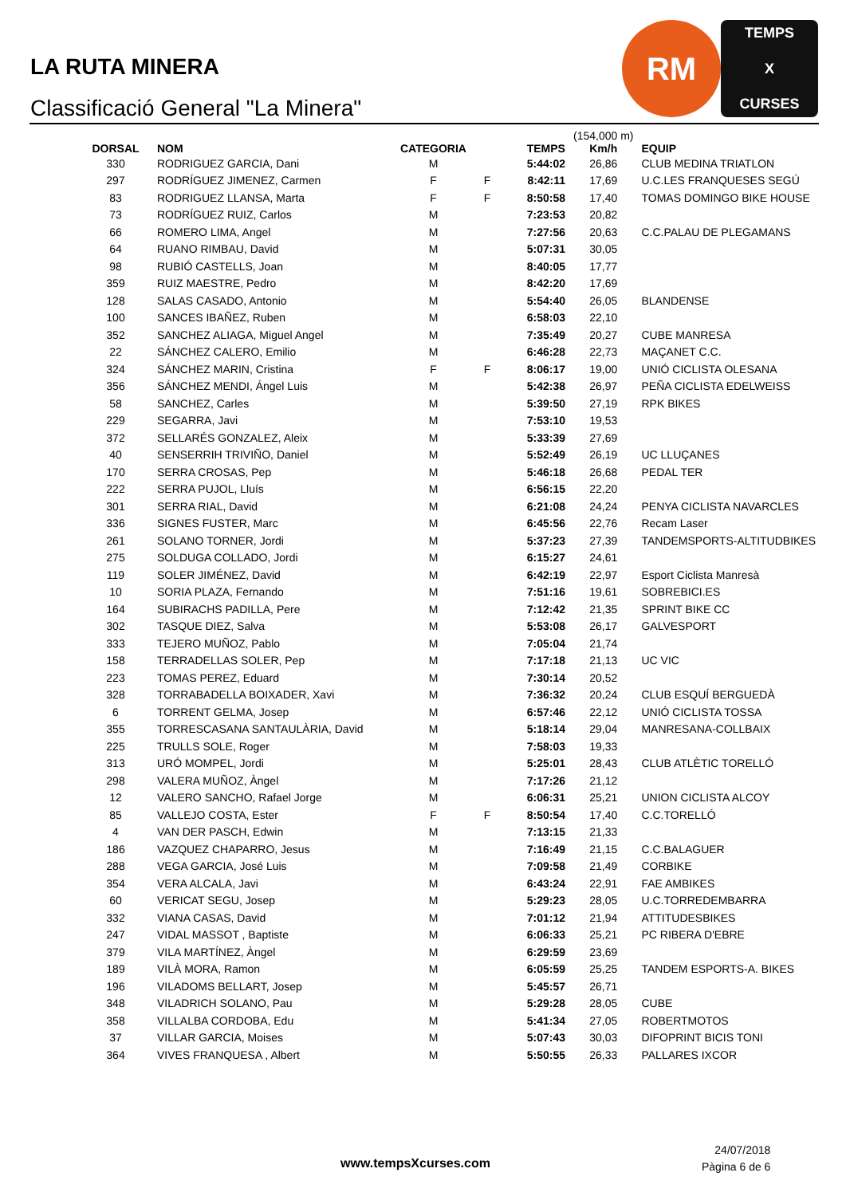LA RUTA MINERA
Classificació General "La Minera"
RM
TEMPS
X
CURSES
| DORSAL | NOM | CATEGORIA | | TEMPS | (154,000 m) Km/h | EQUIP |
| --- | --- | --- | --- | --- | --- | --- |
| 330 | RODRIGUEZ GARCIA, Dani | M | | 5:44:02 | 26,86 | CLUB MEDINA TRIATLON |
| 297 | RODRÍGUEZ JIMENEZ, Carmen | F | F | 8:42:11 | 17,69 | U.C.LES FRANQUESES SEGÚ |
| 83 | RODRIGUEZ LLANSA, Marta | F | F | 8:50:58 | 17,40 | TOMAS DOMINGO BIKE HOUSE |
| 73 | RODRÍGUEZ RUIZ, Carlos | M | | 7:23:53 | 20,82 | |
| 66 | ROMERO LIMA, Angel | M | | 7:27:56 | 20,63 | C.C.PALAU DE PLEGAMANS |
| 64 | RUANO RIMBAU, David | M | | 5:07:31 | 30,05 | |
| 98 | RUBIÓ CASTELLS, Joan | M | | 8:40:05 | 17,77 | |
| 359 | RUIZ MAESTRE, Pedro | M | | 8:42:20 | 17,69 | |
| 128 | SALAS CASADO, Antonio | M | | 5:54:40 | 26,05 | BLANDENSE |
| 100 | SANCES IBAÑEZ, Ruben | M | | 6:58:03 | 22,10 | |
| 352 | SANCHEZ ALIAGA, Miguel Angel | M | | 7:35:49 | 20,27 | CUBE MANRESA |
| 22 | SÁNCHEZ CALERO, Emilio | M | | 6:46:28 | 22,73 | MAÇANET C.C. |
| 324 | SÁNCHEZ MARIN, Cristina | F | F | 8:06:17 | 19,00 | UNIÓ CICLISTA OLESANA |
| 356 | SÁNCHEZ MENDI, Ángel Luis | M | | 5:42:38 | 26,97 | PEÑA CICLISTA EDELWEISS |
| 58 | SANCHEZ, Carles | M | | 5:39:50 | 27,19 | RPK BIKES |
| 229 | SEGARRA, Javi | M | | 7:53:10 | 19,53 | |
| 372 | SELLARÉS GONZALEZ, Aleix | M | | 5:33:39 | 27,69 | |
| 40 | SENSERRIH TRIVIÑO, Daniel | M | | 5:52:49 | 26,19 | UC LLUÇANES |
| 170 | SERRA CROSAS, Pep | M | | 5:46:18 | 26,68 | PEDAL TER |
| 222 | SERRA PUJOL, Lluís | M | | 6:56:15 | 22,20 | |
| 301 | SERRA RIAL, David | M | | 6:21:08 | 24,24 | PENYA CICLISTA NAVARCLES |
| 336 | SIGNES FUSTER, Marc | M | | 6:45:56 | 22,76 | Recam Laser |
| 261 | SOLANO TORNER, Jordi | M | | 5:37:23 | 27,39 | TANDEMSPORTS-ALTITUDBIKES |
| 275 | SOLDUGA COLLADO, Jordi | M | | 6:15:27 | 24,61 | |
| 119 | SOLER JIMÉNEZ, David | M | | 6:42:19 | 22,97 | Esport Ciclista Manresà |
| 10 | SORIA PLAZA, Fernando | M | | 7:51:16 | 19,61 | SOBREBICI.ES |
| 164 | SUBIRACHS PADILLA, Pere | M | | 7:12:42 | 21,35 | SPRINT BIKE CC |
| 302 | TASQUE DIEZ, Salva | M | | 5:53:08 | 26,17 | GALVESPORT |
| 333 | TEJERO MUÑOZ, Pablo | M | | 7:05:04 | 21,74 | |
| 158 | TERRADELLAS SOLER, Pep | M | | 7:17:18 | 21,13 | UC VIC |
| 223 | TOMAS PEREZ, Eduard | M | | 7:30:14 | 20,52 | |
| 328 | TORRABADELLA BOIXADER, Xavi | M | | 7:36:32 | 20,24 | CLUB ESQUÍ BERGUEDÀ |
| 6 | TORRENT GELMA, Josep | M | | 6:57:46 | 22,12 | UNIÓ CICLISTA TOSSA |
| 355 | TORRESCASANA SANTAULÀRIA, David | M | | 5:18:14 | 29,04 | MANRESANA-COLLBAIX |
| 225 | TRULLS SOLE, Roger | M | | 7:58:03 | 19,33 | |
| 313 | URÓ MOMPEL, Jordi | M | | 5:25:01 | 28,43 | CLUB ATLÈTIC TORELLÓ |
| 298 | VALERA MUÑOZ, Àngel | M | | 7:17:26 | 21,12 | |
| 12 | VALERO SANCHO, Rafael Jorge | M | | 6:06:31 | 25,21 | UNION CICLISTA ALCOY |
| 85 | VALLEJO COSTA, Ester | F | F | 8:50:54 | 17,40 | C.C.TORELLÓ |
| 4 | VAN DER PASCH, Edwin | M | | 7:13:15 | 21,33 | |
| 186 | VAZQUEZ CHAPARRO, Jesus | M | | 7:16:49 | 21,15 | C.C.BALAGUER |
| 288 | VEGA GARCIA, José Luis | M | | 7:09:58 | 21,49 | CORBIKE |
| 354 | VERA ALCALA, Javi | M | | 6:43:24 | 22,91 | FAE AMBIKES |
| 60 | VERICAT SEGU, Josep | M | | 5:29:23 | 28,05 | U.C.TORREDEMBARRA |
| 332 | VIANA CASAS, David | M | | 7:01:12 | 21,94 | ATTITUDESBIKES |
| 247 | VIDAL MASSOT , Baptiste | M | | 6:06:33 | 25,21 | PC RIBERA D'EBRE |
| 379 | VILA MARTÍNEZ, Àngel | M | | 6:29:59 | 23,69 | |
| 189 | VILÀ MORA, Ramon | M | | 6:05:59 | 25,25 | TANDEM ESPORTS-A. BIKES |
| 196 | VILADOMS BELLART, Josep | M | | 5:45:57 | 26,71 | |
| 348 | VILADRICH SOLANO, Pau | M | | 5:29:28 | 28,05 | CUBE |
| 358 | VILLALBA CORDOBA, Edu | M | | 5:41:34 | 27,05 | ROBERTMOTOS |
| 37 | VILLAR GARCIA, Moises | M | | 5:07:43 | 30,03 | DIFOPRINT BICIS TONI |
| 364 | VIVES FRANQUESA , Albert | M | | 5:50:55 | 26,33 | PALLARES IXCOR |
www.tempsXcurses.com
24/07/2018
Pàgina 6 de 6